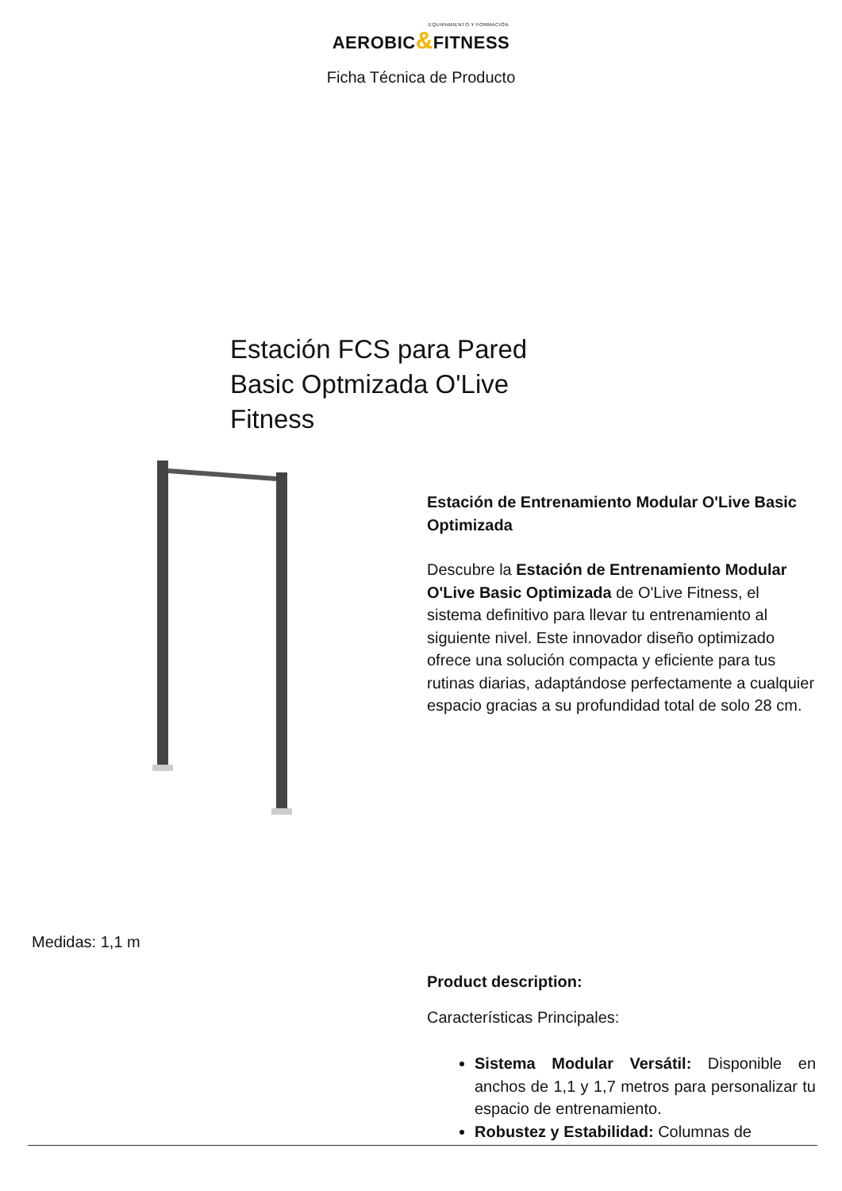EQUIPAMIENTO Y FORMACIÓN
AEROBIC&FITNESS
Ficha Técnica de Producto
Estación FCS para Pared Basic Optmizada O'Live Fitness
Estación de Entrenamiento Modular O'Live Basic Optimizada
Descubre la Estación de Entrenamiento Modular O'Live Basic Optimizada de O'Live Fitness, el sistema definitivo para llevar tu entrenamiento al siguiente nivel. Este innovador diseño optimizado ofrece una solución compacta y eficiente para tus rutinas diarias, adaptándose perfectamente a cualquier espacio gracias a su profundidad total de solo 28 cm.
Medidas: 1,1 m
Product description:
Características Principales:
Sistema Modular Versátil: Disponible en anchos de 1,1 y 1,7 metros para personalizar tu espacio de entrenamiento.
Robustez y Estabilidad: Columnas de